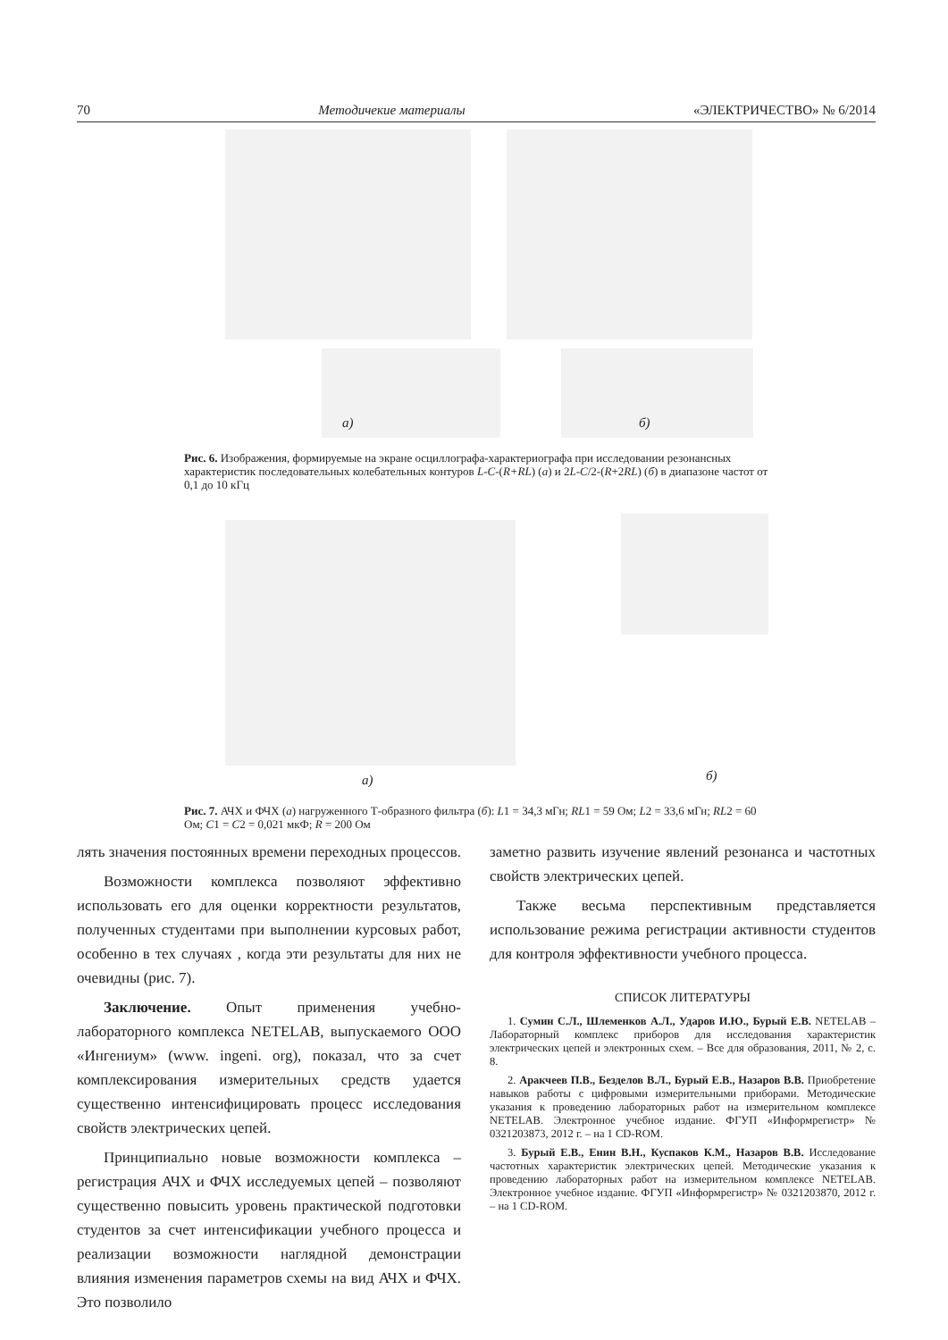70 Методичекие материалы «ЭЛЕКТРИЧЕСТВО» № 6/2014
а) б)
Рис. 6. Изображения, формируемые на экране осциллографа-характериографа при исследовании резонансных характеристик последовательных колебательных контуров L-C-(R+RL) (а) и 2L-C/2-(R+2RL) (б) в диапазоне частот от 0,1 до 10 кГц
а) б)
Рис. 7. АЧХ и ФЧХ (а) нагруженного Т-образного фильтра (б): L1 = 34,3 мГн; RL1 = 59 Ом; L2 = 33,6 мГн; RL2 = 60 Ом; C1 = C2 = 0,021 мкФ; R = 200 Ом
лять значения постоянных времени переходных процессов.
Возможности комплекса позволяют эффективно использовать его для оценки корректности результатов, полученных студентами при выполнении курсовых работ, особенно в тех случаях , когда эти результаты для них не очевидны (рис. 7).
Заключение. Опыт применения учебно-лабораторного комплекса NETELAB, выпускаемого ООО «Ингениум» (www. ingeni. org), показал, что за счет комплексирования измерительных средств удается существенно интенсифицировать процесс исследования свойств электрических цепей.
Принципиально новые возможности комплекса – регистрация АЧХ и ФЧХ исследуемых цепей – позволяют существенно повысить уровень практической подготовки студентов за счет интенсификации учебного процесса и реализации возможности наглядной демонстрации влияния изменения параметров схемы на вид АЧХ и ФЧХ. Это позволило
заметно развить изучение явлений резонанса и частотных свойств электрических цепей.
Также весьма перспективным представляется использование режима регистрации активности студентов для контроля эффективности учебного процесса.
СПИСОК ЛИТЕРАТУРЫ
1. Сумин С.Л., Шлеменков А.Л., Ударов И.Ю., Бурый Е.В. NETELAB – Лабораторный комплекс приборов для исследования характеристик электрических цепей и электронных схем. – Все для образования, 2011, № 2, с. 8.
2. Аракчеев П.В., Безделов В.Л., Бурый Е.В., Назаров В.В. Приобретение навыков работы с цифровыми измерительными приборами. Методические указания к проведению лабораторных работ на измерительном комплексе NETELAB. Электронное учебное издание. ФГУП «Информрегистр» № 0321203873, 2012 г. – на 1 CD-ROM.
3. Бурый Е.В., Енин В.Н., Куспаков К.М., Назаров В.В. Исследование частотных характеристик электрических цепей. Методические указания к проведению лабораторных работ на измерительном комплексе NETELAB. Электронное учебное издание. ФГУП «Информрегистр» № 0321203870, 2012 г. – на 1 CD-ROM.